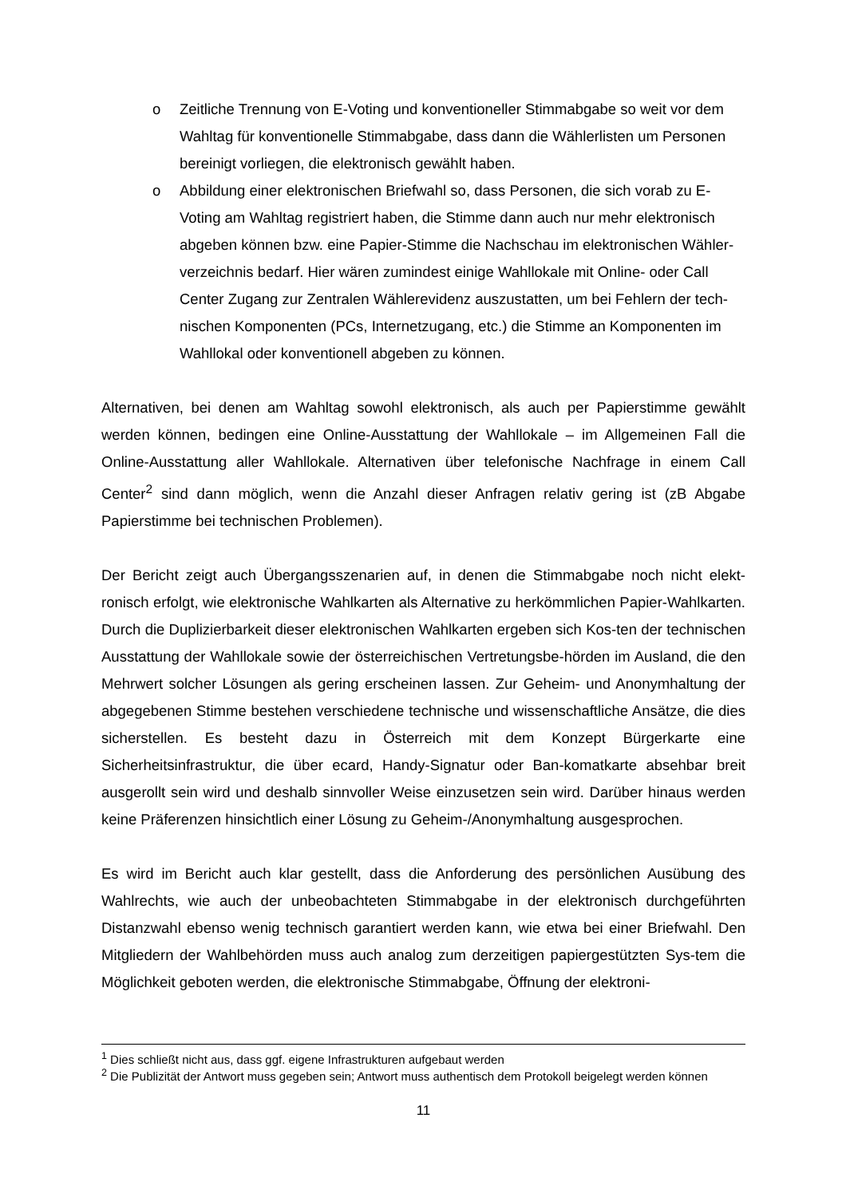o Zeitliche Trennung von E-Voting und konventioneller Stimmabgabe so weit vor dem Wahltag für konventionelle Stimmabgabe, dass dann die Wählerlisten um Personen bereinigt vorliegen, die elektronisch gewählt haben.
o Abbildung einer elektronischen Briefwahl so, dass Personen, die sich vorab zu E-Voting am Wahltag registriert haben, die Stimme dann auch nur mehr elektronisch abgeben können bzw. eine Papier-Stimme die Nachschau im elektronischen Wähler-verzeichnis bedarf. Hier wären zumindest einige Wahllokale mit Online- oder Call Center Zugang zur Zentralen Wählerevidenz auszustatten, um bei Fehlern der tech-nischen Komponenten (PCs, Internetzugang, etc.) die Stimme an Komponenten im Wahllokal oder konventionell abgeben zu können.
Alternativen, bei denen am Wahltag sowohl elektronisch, als auch per Papierstimme gewählt werden können, bedingen eine Online-Ausstattung der Wahllokale – im Allgemeinen Fall die Online-Ausstattung aller Wahllokale. Alternativen über telefonische Nachfrage in einem Call Center<sup>2</sup> sind dann möglich, wenn die Anzahl dieser Anfragen relativ gering ist (zB Abgabe Papierstimme bei technischen Problemen).
Der Bericht zeigt auch Übergangsszenarien auf, in denen die Stimmabgabe noch nicht elekt-ronisch erfolgt, wie elektronische Wahlkarten als Alternative zu herkömmlichen Papier-Wahlkarten. Durch die Duplizierbarkeit dieser elektronischen Wahlkarten ergeben sich Kos-ten der technischen Ausstattung der Wahllokale sowie der österreichischen Vertretungsbe-hörden im Ausland, die den Mehrwert solcher Lösungen als gering erscheinen lassen. Zur Geheim- und Anonymhaltung der abgegebenen Stimme bestehen verschiedene technische und wissenschaftliche Ansätze, die dies sicherstellen. Es besteht dazu in Österreich mit dem Konzept Bürgerkarte eine Sicherheitsinfrastruktur, die über ecard, Handy-Signatur oder Ban-komatkarte absehbar breit ausgerollt sein wird und deshalb sinnvoller Weise einzusetzen sein wird. Darüber hinaus werden keine Präferenzen hinsichtlich einer Lösung zu Geheim-/Anonymhaltung ausgesprochen.
Es wird im Bericht auch klar gestellt, dass die Anforderung des persönlichen Ausübung des Wahlrechts, wie auch der unbeobachteten Stimmabgabe in der elektronisch durchgeführten Distanzwahl ebenso wenig technisch garantiert werden kann, wie etwa bei einer Briefwahl. Den Mitgliedern der Wahlbehörden muss auch analog zum derzeitigen papiergestützten Sys-tem die Möglichkeit geboten werden, die elektronische Stimmabgabe, Öffnung der elektroni-
<sup>1</sup> Dies schließt nicht aus, dass ggf. eigene Infrastrukturen aufgebaut werden
<sup>2</sup> Die Publizität der Antwort muss gegeben sein; Antwort muss authentisch dem Protokoll beigelegt werden können
11